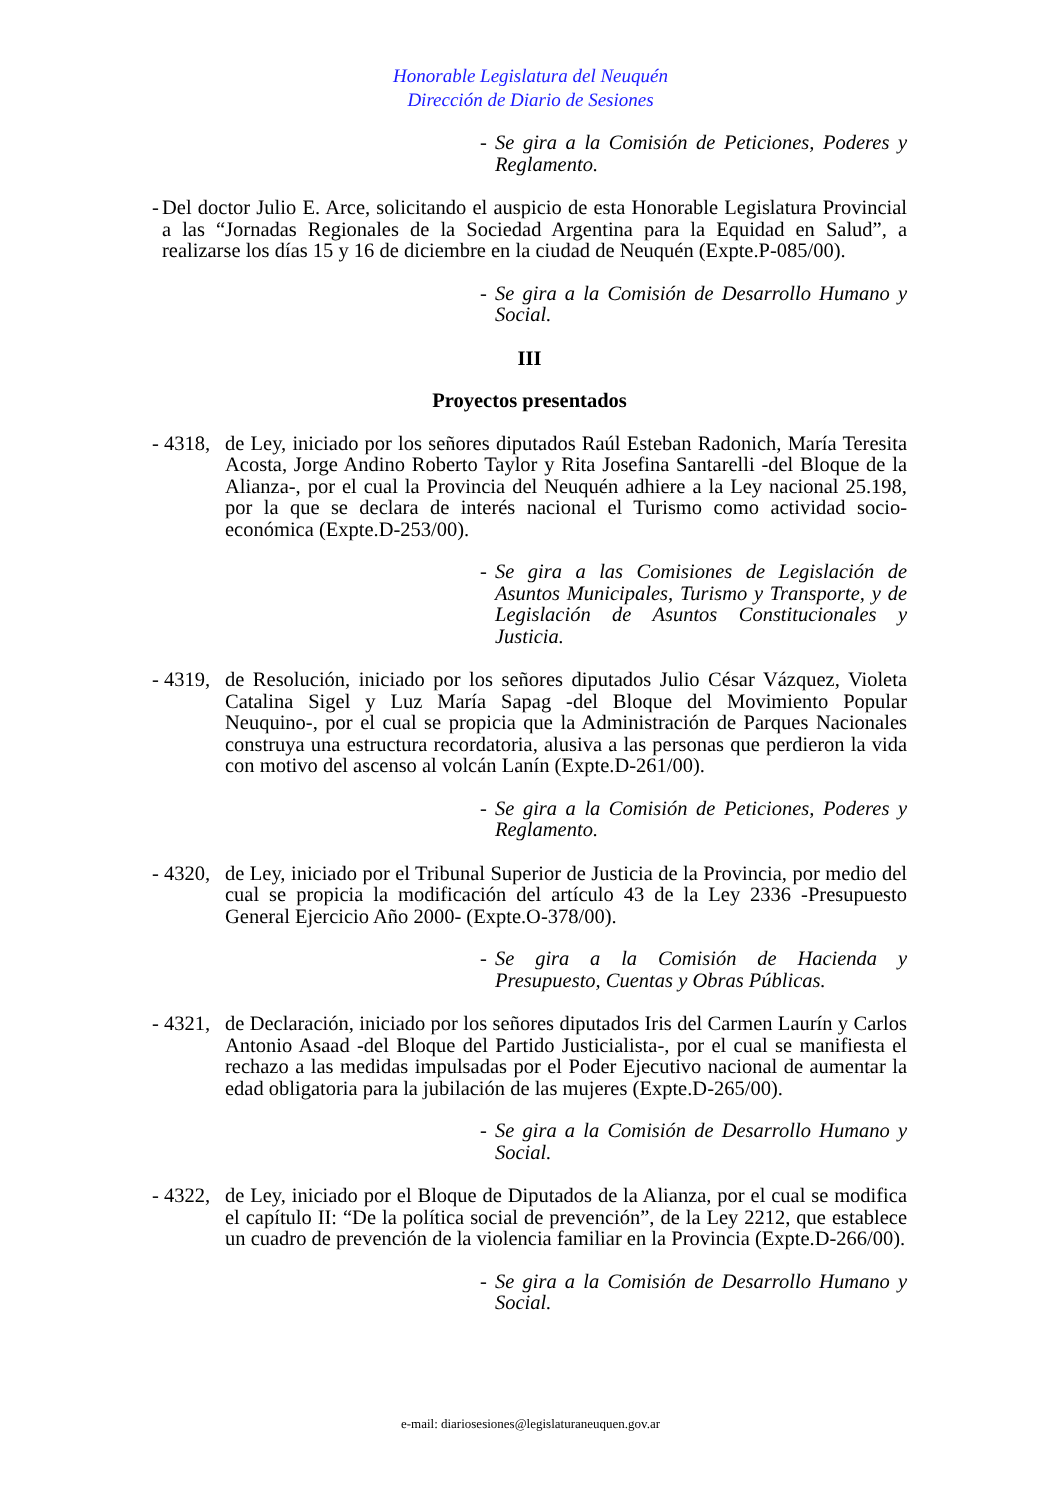Honorable Legislatura del Neuquén
Dirección de Diario de Sesiones
- Se gira a la Comisión de Peticiones, Poderes y Reglamento.
- Del doctor Julio E. Arce, solicitando el auspicio de esta Honorable Legislatura Provincial a las “Jornadas Regionales de la Sociedad Argentina para la Equidad en Salud”, a realizarse los días 15 y 16 de diciembre en la ciudad de Neuquén (Expte.P-085/00).
- Se gira a la Comisión de Desarrollo Humano y Social.
III
Proyectos presentados
- 4318, de Ley, iniciado por los señores diputados Raúl Esteban Radonich, María Teresita Acosta, Jorge Andino Roberto Taylor y Rita Josefina Santarelli -del Bloque de la Alianza-, por el cual la Provincia del Neuquén adhiere a la Ley nacional 25.198, por la que se declara de interés nacional el Turismo como actividad socio-económica (Expte.D-253/00).
- Se gira a las Comisiones de Legislación de Asuntos Municipales, Turismo y Transporte, y de Legislación de Asuntos Constitucionales y Justicia.
- 4319, de Resolución, iniciado por los señores diputados Julio César Vázquez, Violeta Catalina Sigel y Luz María Sapag -del Bloque del Movimiento Popular Neuquino-, por el cual se propicia que la Administración de Parques Nacionales construya una estructura recordatoria, alusiva a las personas que perdieron la vida con motivo del ascenso al volcán Lanín (Expte.D-261/00).
- Se gira a la Comisión de Peticiones, Poderes y Reglamento.
- 4320, de Ley, iniciado por el Tribunal Superior de Justicia de la Provincia, por medio del cual se propicia la modificación del artículo 43 de la Ley 2336 -Presupuesto General Ejercicio Año 2000- (Expte.O-378/00).
- Se gira a la Comisión de Hacienda y Presupuesto, Cuentas y Obras Públicas.
- 4321, de Declaración, iniciado por los señores diputados Iris del Carmen Laurín y Carlos Antonio Asaad -del Bloque del Partido Justicialista-, por el cual se manifiesta el rechazo a las medidas impulsadas por el Poder Ejecutivo nacional de aumentar la edad obligatoria para la jubilación de las mujeres (Expte.D-265/00).
- Se gira a la Comisión de Desarrollo Humano y Social.
- 4322, de Ley, iniciado por el Bloque de Diputados de la Alianza, por el cual se modifica el capítulo II: “De la política social de prevención”, de la Ley 2212, que establece un cuadro de prevención de la violencia familiar en la Provincia (Expte.D-266/00).
- Se gira a la Comisión de Desarrollo Humano y Social.
e-mail: diariosesiones@legislaturaneuquen.gov.ar